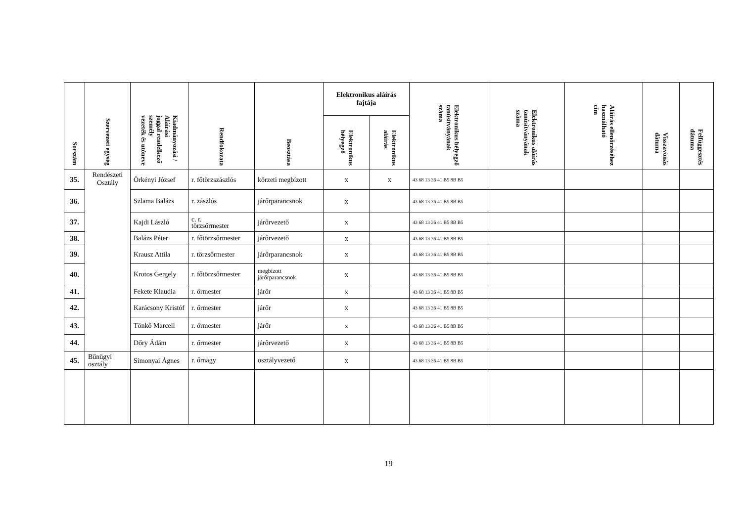| Sorszám | Szervezeti egység | Kiadmányozási / Aláírási joggal rendelkező személy vezeték és utóneve | Rendfokozata | Beosztása | Elektronikus aláírás fajtája | | Elektronikus bélyegző tanúsítványának száma | Elektronikus aláírás tanúsítványának száma | Aláírás ellenőrzéséhez használható cím | Visszavonás dátuma | Felfüggesztés dátuma |
| --- | --- | --- | --- | --- | --- | --- | --- | --- | --- | --- | --- |
| | | | | | Elektronikus bélyegző | Elektronikus aláírás | | | | | |
| 35. | Rendészeti Osztály | Örkényi József | r. főtörzszászlós | körzeti megbízott | x | x | 43 68 13 36 41 B5 8B B5 | | | | |
| 36. | | Szlama Balázs | r. zászlós | járőrparancsnok | x | | 43 68 13 36 41 B5 8B B5 | | | | |
| 37. | | Kajdi László | c. r. törzsőrmester | járőrvezető | x | | 43 68 13 36 41 B5 8B B5 | | | | |
| 38. | | Balázs Péter | r. főtörzsőrmester | járőrvezető | x | | 43 68 13 36 41 B5 8B B5 | | | | |
| 39. | | Krausz Attila | r. törzsőrmester | járőrparancsnok | x | | 43 68 13 36 41 B5 8B B5 | | | | |
| 40. | | Krotos Gergely | r. főtörzsőrmester | megbízott járőrparancsnok | x | | 43 68 13 36 41 B5 8B B5 | | | | |
| 41. | | Fekete Klaudia | r. őrmester | járőr | x | | 43 68 13 36 41 B5 8B B5 | | | | |
| 42. | | Karácsony Kristóf | r. őrmester | járőr | x | | 43 68 13 36 41 B5 8B B5 | | | | |
| 43. | | Tönkő Marcell | r. őrmester | járőr | x | | 43 68 13 36 41 B5 8B B5 | | | | |
| 44. | | Dőry Ádám | r. őrmester | járőrvezető | x | | 43 68 13 36 41 B5 8B B5 | | | | |
| 45. | Bűnügyi osztály | Simonyai Ágnes | r. őrnagy | osztályvezető | x | | 43 68 13 36 41 B5 8B B5 | | | | |
19